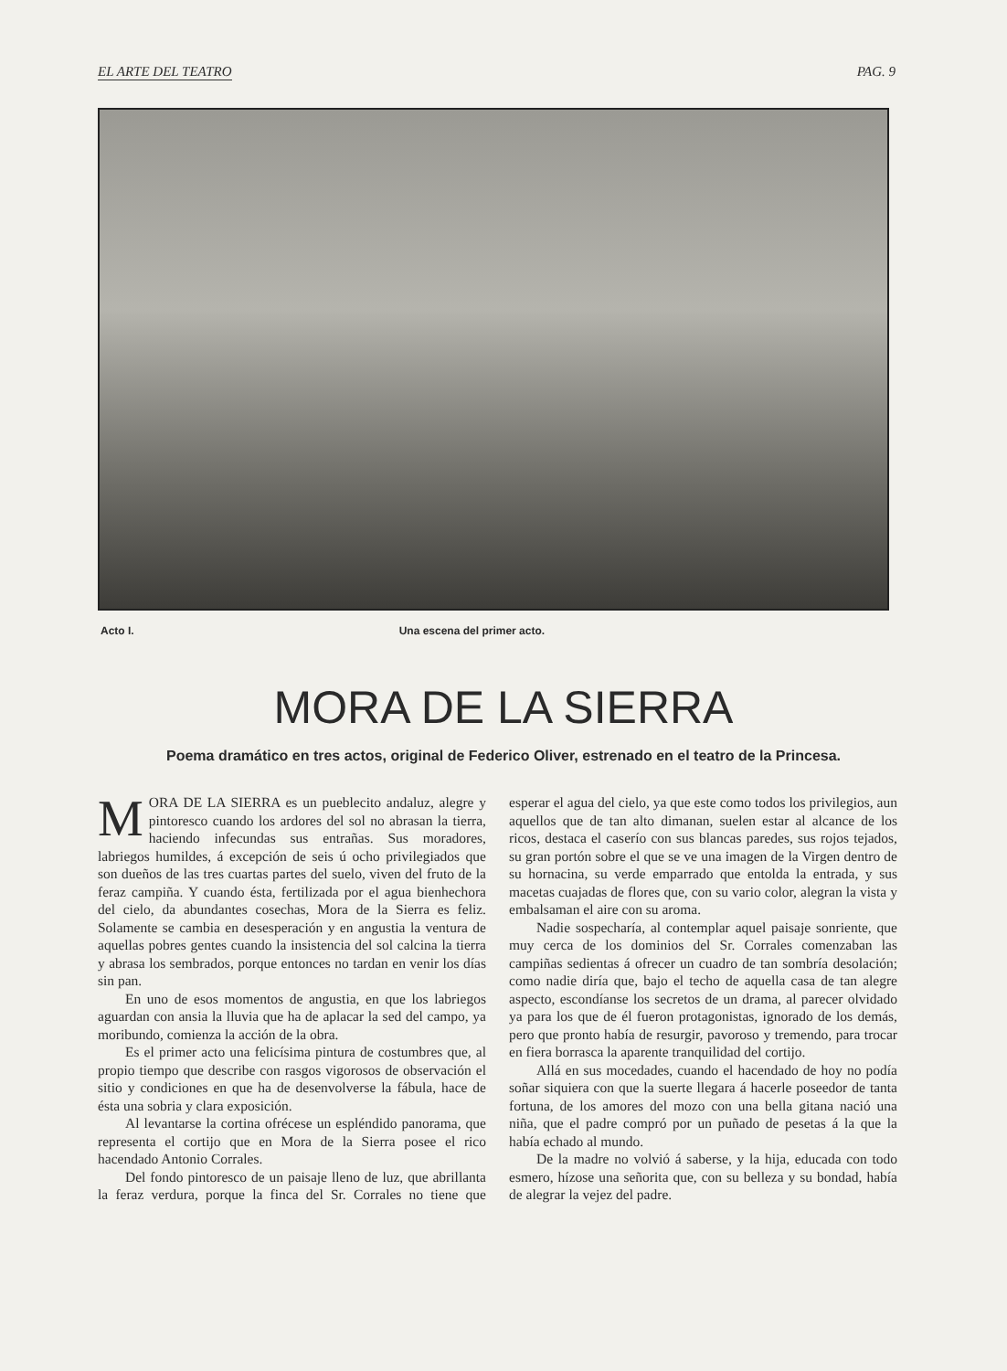EL ARTE DEL TEATRO PAG. 9
Acto I. Una escena del primer acto.
MORA DE LA SIERRA
Poema dramático en tres actos, original de Federico Oliver, estrenado en el teatro de la Princesa.
MORA DE LA SIERRA es un pueblecito andaluz, alegre y pintoresco cuando los ardores del sol no abrasan la tierra, haciendo infecundas sus entrañas. Sus moradores, labriegos humildes, á excepción de seis ú ocho privilegiados que son dueños de las tres cuartas partes del suelo, viven del fruto de la feraz campiña. Y cuando ésta, fertilizada por el agua bienhechora del cielo, da abundantes cosechas, Mora de la Sierra es feliz. Solamente se cambia en desesperación y en angustia la ventura de aquellas pobres gentes cuando la insistencia del sol calcina la tierra y abrasa los sembrados, porque entonces no tardan en venir los días sin pan.
En uno de esos momentos de angustia, en que los labriegos aguardan con ansia la lluvia que ha de aplacar la sed del campo, ya moribundo, comienza la acción de la obra.
Es el primer acto una felicísima pintura de costumbres que, al propio tiempo que describe con rasgos vigorosos de observación el sitio y condiciones en que ha de desenvolverse la fábula, hace de ésta una sobria y clara exposición.
Al levantarse la cortina ofrécese un espléndido panorama, que representa el cortijo que en Mora de la Sierra posee el rico hacendado Antonio Corrales.
Del fondo pintoresco de un paisaje lleno de luz, que abrillanta la feraz verdura, porque la finca del Sr. Corrales no tiene que esperar el agua del cielo, ya que este como todos los privilegios, aun aquellos que de tan alto dimanan, suelen estar al alcance de los ricos, destaca el caserío con sus blancas paredes, sus rojos tejados, su gran portón sobre el que se ve una imagen de la Virgen dentro de su hornacina, su verde emparrado que entolda la entrada, y sus macetas cuajadas de flores que, con su vario color, alegran la vista y embalsaman el aire con su aroma.
Nadie sospecharía, al contemplar aquel paisaje sonriente, que muy cerca de los dominios del Sr. Corrales comenzaban las campiñas sedientas á ofrecer un cuadro de tan sombría desolación; como nadie diría que, bajo el techo de aquella casa de tan alegre aspecto, escondíanse los secretos de un drama, al parecer olvidado ya para los que de él fueron protagonistas, ignorado de los demás, pero que pronto había de resurgir, pavoroso y tremendo, para trocar en fiera borrasca la aparente tranquilidad del cortijo.
Allá en sus mocedades, cuando el hacendado de hoy no podía soñar siquiera con que la suerte llegara á hacerle poseedor de tanta fortuna, de los amores del mozo con una bella gitana nació una niña, que el padre compró por un puñado de pesetas á la que la había echado al mundo.
De la madre no volvió á saberse, y la hija, educada con todo esmero, hízose una señorita que, con su belleza y su bondad, había de alegrar la vejez del padre.